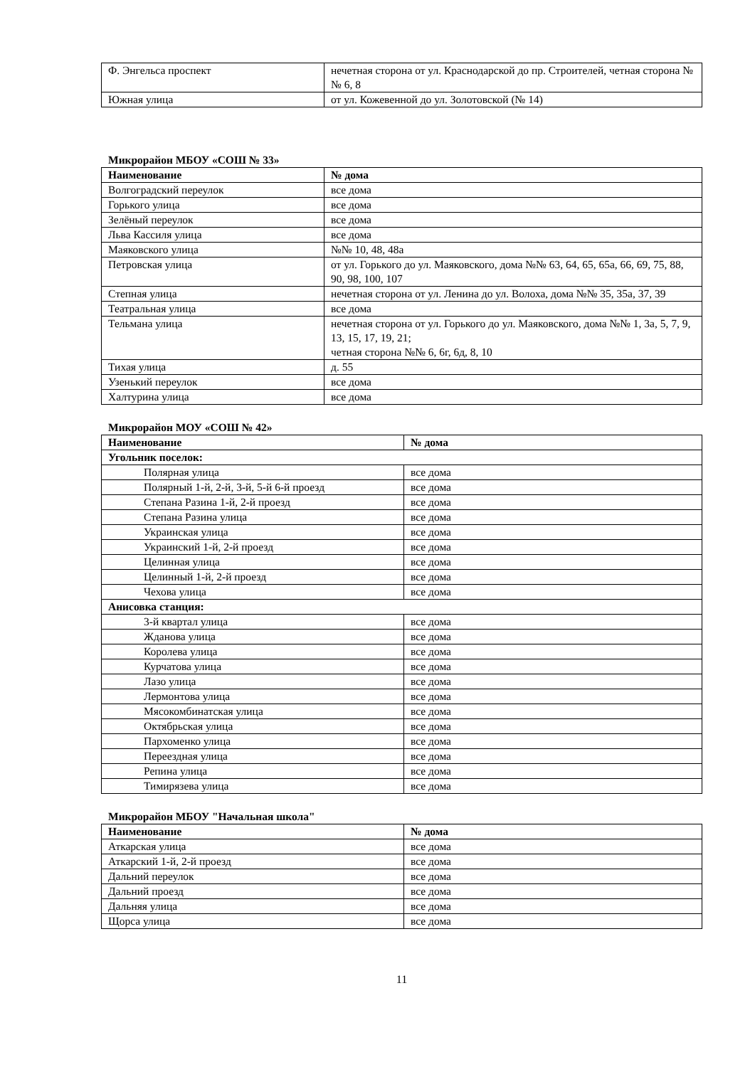| Ф. Энгельса проспект | нечетная сторона от ул. Краснодарской до пр. Строителей, четная сторона №№ 6, 8 |
| Южная улица | от ул. Кожевенной до ул. Золотовской (№ 14) |
Микрорайон МБОУ «СОШ № 33»
| Наименование | № дома |
| --- | --- |
| Волгоградский переулок | все дома |
| Горького улица | все дома |
| Зелёный переулок | все дома |
| Льва Кассиля улица | все дома |
| Маяковского улица | №№ 10, 48, 48а |
| Петровская улица | от ул. Горького до ул. Маяковского, дома №№ 63, 64, 65, 65а, 66, 69, 75, 88, 90, 98, 100, 107 |
| Степная улица | нечетная сторона от ул. Ленина до ул. Волоха, дома №№ 35, 35а, 37, 39 |
| Театральная улица | все дома |
| Тельмана улица | нечетная сторона от ул. Горького до ул. Маяковского, дома №№ 1, 3а, 5, 7, 9, 13, 15, 17, 19, 21; четная сторона №№ 6, 6г, 6д, 8, 10 |
| Тихая улица | д. 55 |
| Узенький переулок | все дома |
| Халтурина улица | все дома |
Микрорайон МОУ «СОШ № 42»
| Наименование | № дома |
| --- | --- |
| Угольник поселок: | |
| Полярная улица | все дома |
| Полярный 1-й, 2-й, 3-й, 5-й 6-й проезд | все дома |
| Степана Разина 1-й, 2-й проезд | все дома |
| Степана Разина улица | все дома |
| Украинская улица | все дома |
| Украинский 1-й, 2-й проезд | все дома |
| Целинная улица | все дома |
| Целинный 1-й, 2-й проезд | все дома |
| Чехова улица | все дома |
| Анисовка станция: | |
| 3-й квартал улица | все дома |
| Жданова улица | все дома |
| Королева улица | все дома |
| Курчатова улица | все дома |
| Лазо улица | все дома |
| Лермонтова улица | все дома |
| Мясокомбинатская улица | все дома |
| Октябрьская улица | все дома |
| Пархоменко улица | все дома |
| Переездная улица | все дома |
| Репина улица | все дома |
| Тимирязева улица | все дома |
Микрорайон МБОУ "Начальная школа"
| Наименование | № дома |
| --- | --- |
| Аткарская улица | все дома |
| Аткарский 1-й, 2-й проезд | все дома |
| Дальний переулок | все дома |
| Дальний проезд | все дома |
| Дальняя улица | все дома |
| Щорса улица | все дома |
11